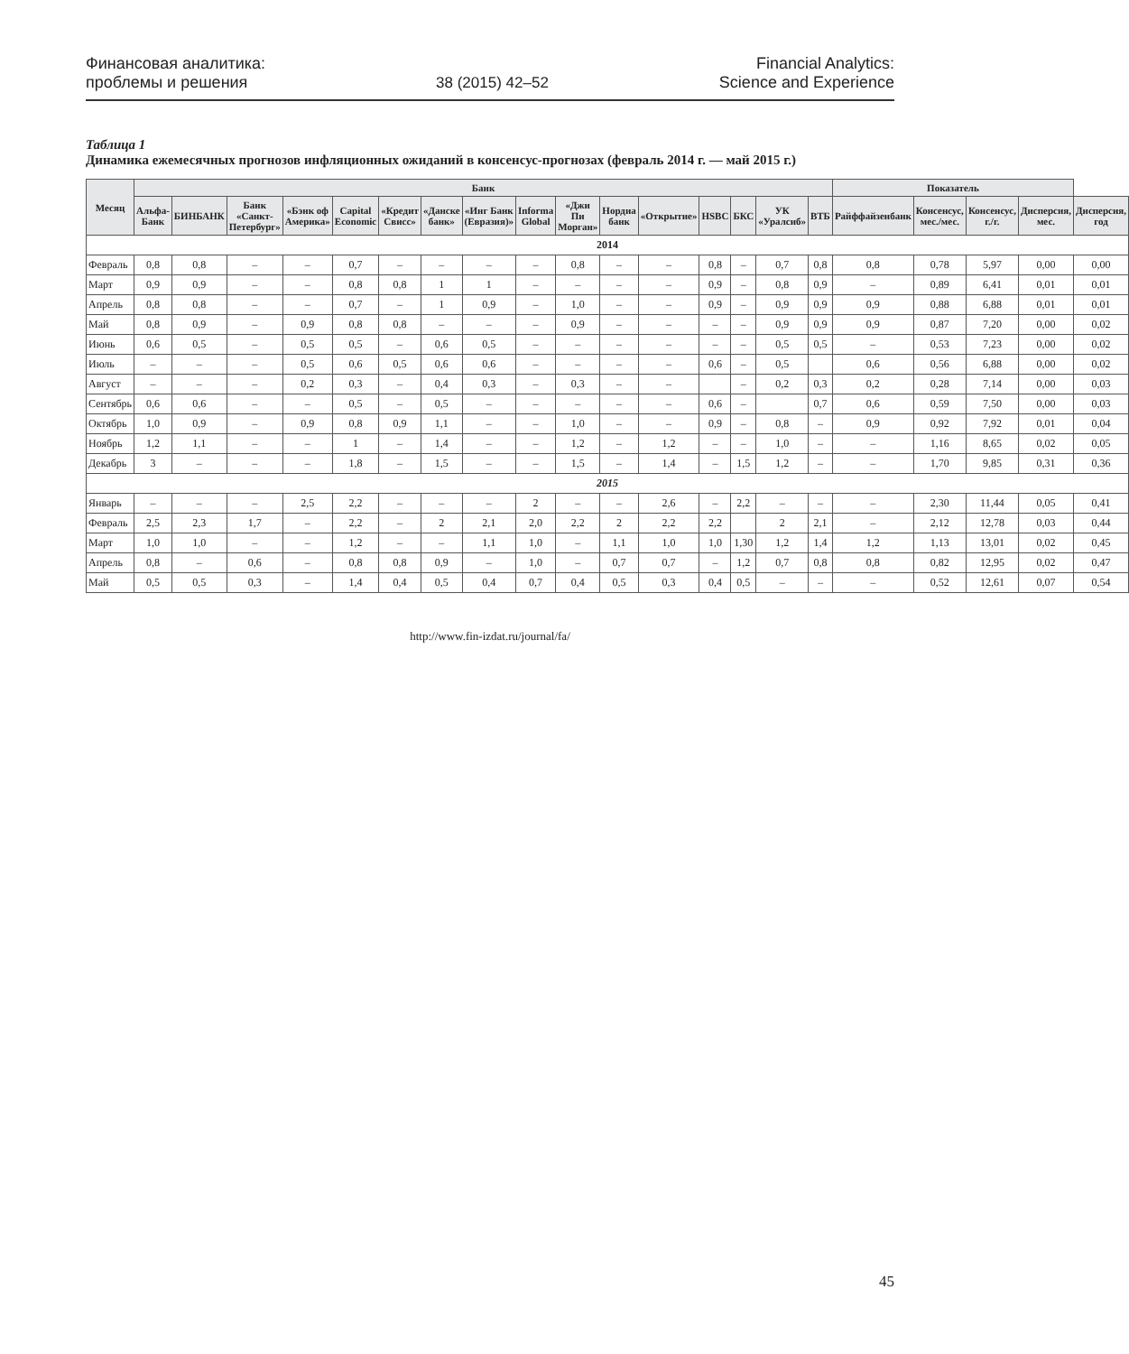Финансовая аналитика:
проблемы и решения
38 (2015) 42–52
Financial Analytics:
Science and Experience
Таблица 1
Динамика ежемесячных прогнозов инфляционных ожиданий в консенсус-прогнозах (февраль 2014 г. — май 2015 г.)
| Месяц | Банк | | | | | | | | | | | | | | | | Показатель | | | | |
| --- | --- | --- | --- | --- | --- | --- | --- | --- | --- | --- | --- | --- | --- | --- | --- | --- | --- | --- | --- | --- | --- |
| | Альфа-Банк | БИНБАНК | Банк «Санкт-Петербург» | «Бэнк оф Америка» | Capital Economic | «Кредит Свисс» | «Данске банк» | «Инг Банк (Евразия)» | Informa Global | «Джи Пи Морган» | Нордиа банк | «Открытие» | HSBC | БКС | УК «Уралсиб» | ВТБ | Райффайзенбанк | Консенсус, мес./мес. | Консенсус, г./г. | Дисперсия, мес. | Дисперсия, год |
| 2014 | | | | | | | | | | | | | | | | | | | | | |
| Февраль | 0,8 | 0,8 | – | – | 0,7 | – | – | – | – | 0,8 | – | – | 0,8 | – | 0,7 | 0,8 | 0,8 | 0,78 | 5,97 | 0,00 | 0,00 |
| Март | 0,9 | 0,9 | – | – | 0,8 | 0,8 | 1 | 1 | – | – | – | – | 0,9 | – | 0,8 | 0,9 | – | 0,89 | 6,41 | 0,01 | 0,01 |
| Апрель | 0,8 | 0,8 | – | – | 0,7 | – | 1 | 0,9 | – | 1,0 | – | – | 0,9 | – | 0,9 | 0,9 | 0,9 | 0,88 | 6,88 | 0,01 | 0,01 |
| Май | 0,8 | 0,9 | – | 0,9 | 0,8 | 0,8 | – | – | – | 0,9 | – | – | – | – | 0,9 | 0,9 | 0,9 | 0,87 | 7,20 | 0,00 | 0,02 |
| Июнь | 0,6 | 0,5 | – | 0,5 | 0,5 | – | 0,6 | 0,5 | – | – | – | – | – | – | 0,5 | 0,5 | – | 0,53 | 7,23 | 0,00 | 0,02 |
| Июль | – | – | – | 0,5 | 0,6 | 0,5 | 0,6 | 0,6 | – | – | – | – | 0,6 | – | 0,5 | | 0,6 | 0,56 | 6,88 | 0,00 | 0,02 |
| Август | – | – | – | 0,2 | 0,3 | – | 0,4 | 0,3 | – | 0,3 | – | – | | – | 0,2 | 0,3 | 0,2 | 0,28 | 7,14 | 0,00 | 0,03 |
| Сентябрь | 0,6 | 0,6 | – | – | 0,5 | – | 0,5 | – | – | – | – | – | 0,6 | – | | 0,7 | 0,6 | 0,59 | 7,50 | 0,00 | 0,03 |
| Октябрь | 1,0 | 0,9 | – | 0,9 | 0,8 | 0,9 | 1,1 | – | – | 1,0 | – | – | 0,9 | – | 0,8 | – | 0,9 | 0,92 | 7,92 | 0,01 | 0,04 |
| Ноябрь | 1,2 | 1,1 | – | – | 1 | – | 1,4 | – | – | 1,2 | – | 1,2 | – | – | 1,0 | – | – | 1,16 | 8,65 | 0,02 | 0,05 |
| Декабрь | 3 | – | – | – | 1,8 | – | 1,5 | – | – | 1,5 | – | 1,4 | – | 1,5 | 1,2 | – | – | 1,70 | 9,85 | 0,31 | 0,36 |
| 2015 | | | | | | | | | | | | | | | | | | | | | |
| Январь | – | – | – | 2,5 | 2,2 | – | – | – | 2 | – | – | 2,6 | – | 2,2 | – | – | – | 2,30 | 11,44 | 0,05 | 0,41 |
| Февраль | 2,5 | 2,3 | 1,7 | – | 2,2 | – | 2 | 2,1 | 2,0 | 2,2 | 2 | 2,2 | 2,2 | | 2 | 2,1 | – | 2,12 | 12,78 | 0,03 | 0,44 |
| Март | 1,0 | 1,0 | – | – | 1,2 | – | – | 1,1 | 1,0 | – | 1,1 | 1,0 | 1,0 | 1,30 | 1,2 | 1,4 | 1,2 | 1,13 | 13,01 | 0,02 | 0,45 |
| Апрель | 0,8 | – | 0,6 | – | 0,8 | 0,8 | 0,9 | – | 1,0 | – | 0,7 | 0,7 | – | 1,2 | 0,7 | 0,8 | 0,8 | 0,82 | 12,95 | 0,02 | 0,47 |
| Май | 0,5 | 0,5 | 0,3 | – | 1,4 | 0,4 | 0,5 | 0,4 | 0,7 | 0,4 | 0,5 | 0,3 | 0,4 | 0,5 | – | – | – | 0,52 | 12,61 | 0,07 | 0,54 |
http://www.fin-izdat.ru/journal/fa/
45